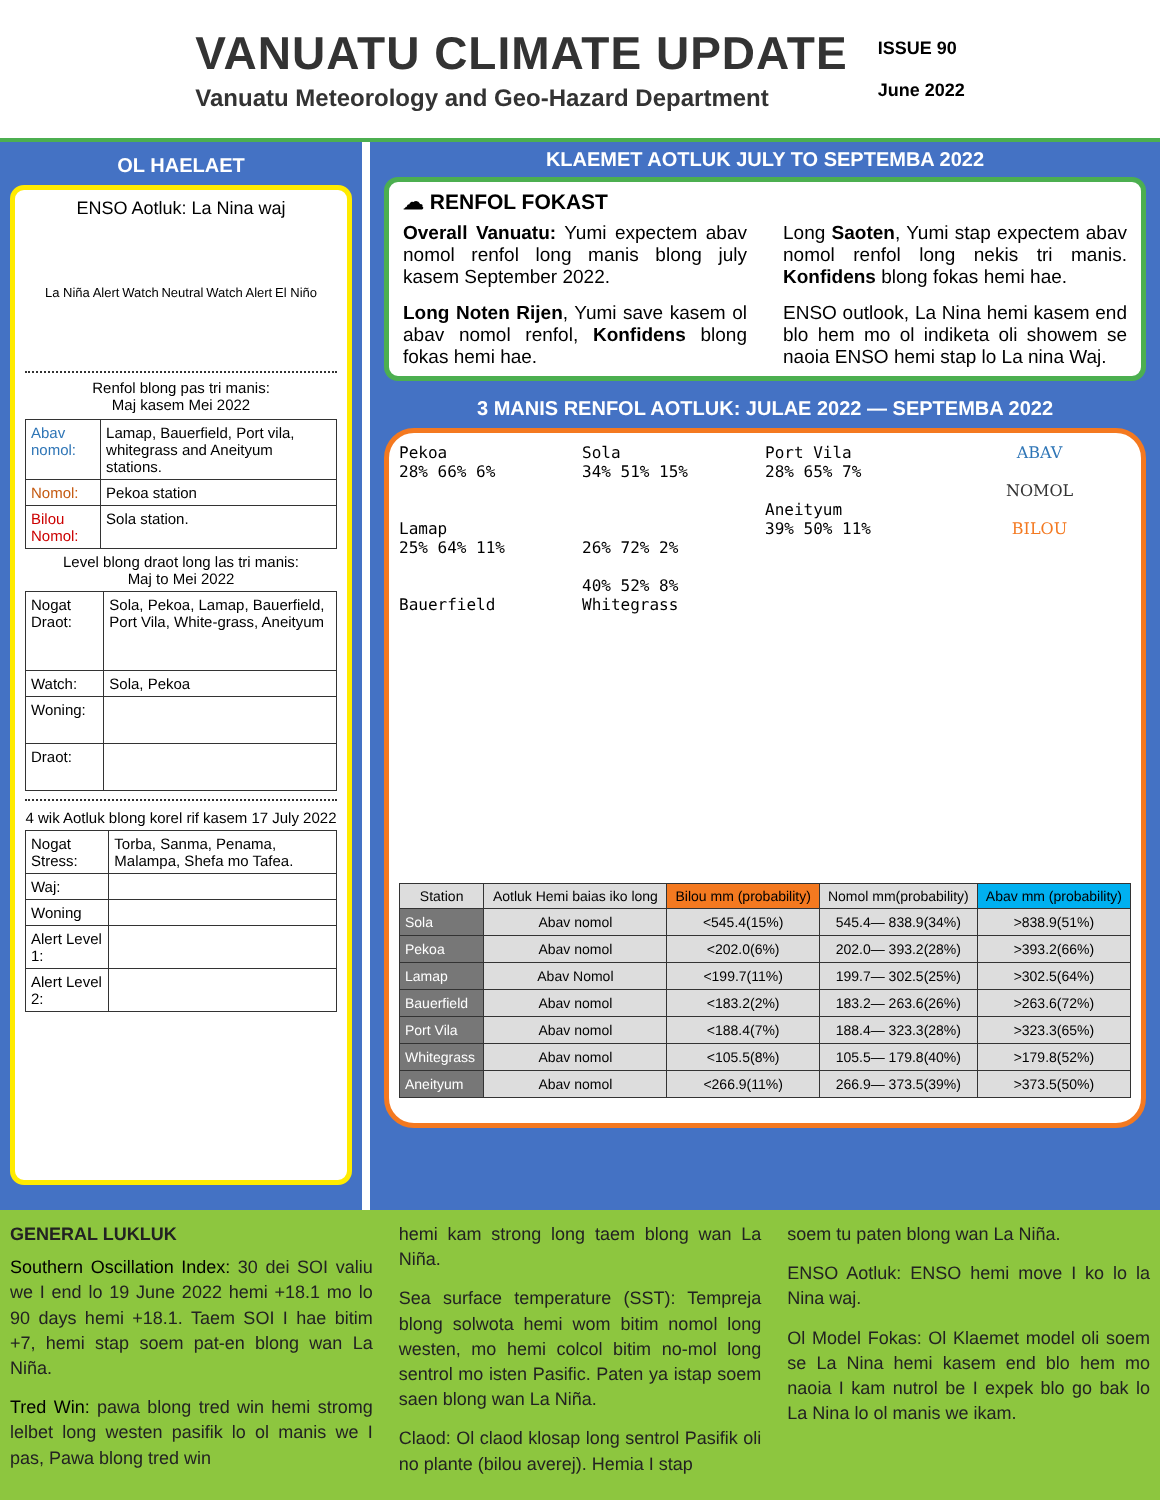VANUATU CLIMATE UPDATE
Vanuatu Meteorology and Geo-Hazard Department
ISSUE 90
June 2022
OL HAELAET
ENSO Aotluk: La Nina waj
La Niña Alert Watch Neutral Watch Alert El Niño
Renfol blong pas tri manis:
Maj kasem Mei 2022
| Abav nomol: | Lamap, Bauerfield, Port vila, whitegrass and Aneityum stations. |
| Nomol: | Pekoa station |
| Bilou Nomol: | Sola station. |
Level blong draot long las tri manis:
Maj to Mei 2022
| Nogat Draot: | Sola, Pekoa, Lamap, Bauerfield, Port Vila, White-grass, Aneityum |
| Watch: | Sola, Pekoa |
| Woning: | |
| Draot: | |
4 wik Aotluk blong korel rif kasem 17 July 2022
| Nogat Stress: | Torba, Sanma, Penama, Malampa, Shefa mo Tafea. |
| Waj: | |
| Woning | |
| Alert Level 1: | |
| Alert Level 2: | |
KLAEMET AOTLUK JULY TO SEPTEMBA 2022
☁ RENFOL FOKAST
Overall Vanuatu: Yumi expectem abav nomol renfol long manis blong july kasem September 2022.
Long Noten Rijen, Yumi save kasem ol abav nomol renfol, Konfidens blong fokas hemi hae.
Long Saoten, Yumi stap expectem abav nomol renfol long nekis tri manis. Konfidens blong fokas hemi hae.
ENSO outlook, La Nina hemi kasem end blo hem mo ol indiketa oli showem se naoia ENSO hemi stap lo La nina Waj.
3 MANIS RENFOL AOTLUK: JULAE 2022 — SEPTEMBA 2022
Pekoa
28% 66% 6%
Lamap
25% 64% 11%
Bauerfield
Sola
34% 51% 15%
26% 72% 2%
40% 52% 8%
Whitegrass
Port Vila
28% 65% 7%
Aneityum
39% 50% 11%
ABAV
NOMOL
BILOU
| Station | Aotluk Hemi baias iko long | Bilou mm (probability) | Nomol mm(probability) | Abav mm (probability) |
| --- | --- | --- | --- | --- |
| Sola | Abav nomol | <545.4(15%) | 545.4— 838.9(34%) | >838.9(51%) |
| Pekoa | Abav nomol | <202.0(6%) | 202.0— 393.2(28%) | >393.2(66%) |
| Lamap | Abav Nomol | <199.7(11%) | 199.7— 302.5(25%) | >302.5(64%) |
| Bauerfield | Abav nomol | <183.2(2%) | 183.2— 263.6(26%) | >263.6(72%) |
| Port Vila | Abav nomol | <188.4(7%) | 188.4— 323.3(28%) | >323.3(65%) |
| Whitegrass | Abav nomol | <105.5(8%) | 105.5— 179.8(40%) | >179.8(52%) |
| Aneityum | Abav nomol | <266.9(11%) | 266.9— 373.5(39%) | >373.5(50%) |
GENERAL LUKLUK
Southern Oscillation Index: 30 dei SOI valiu we I end lo 19 June 2022 hemi +18.1 mo lo 90 days hemi +18.1. Taem SOI I hae bitim +7, hemi stap soem pat-en blong wan La Niña.
Tred Win: pawa blong tred win hemi stromg lelbet long westen pasifik lo ol manis we I pas, Pawa blong tred win
hemi kam strong long taem blong wan La Niña.
Sea surface temperature (SST): Tempreja blong solwota hemi wom bitim nomol long westen, mo hemi colcol bitim no-mol long sentrol mo isten Pasific. Paten ya istap soem saen blong wan La Niña.
Claod: Ol claod klosap long sentrol Pasifik oli no plante (bilou averej). Hemia I stap
soem tu paten blong wan La Niña.
ENSO Aotluk: ENSO hemi move I ko lo la Nina waj.
Ol Model Fokas: Ol Klaemet model oli soem se La Nina hemi kasem end blo hem mo naoia I kam nutrol be I expek blo go bak lo La Nina lo ol manis we ikam.